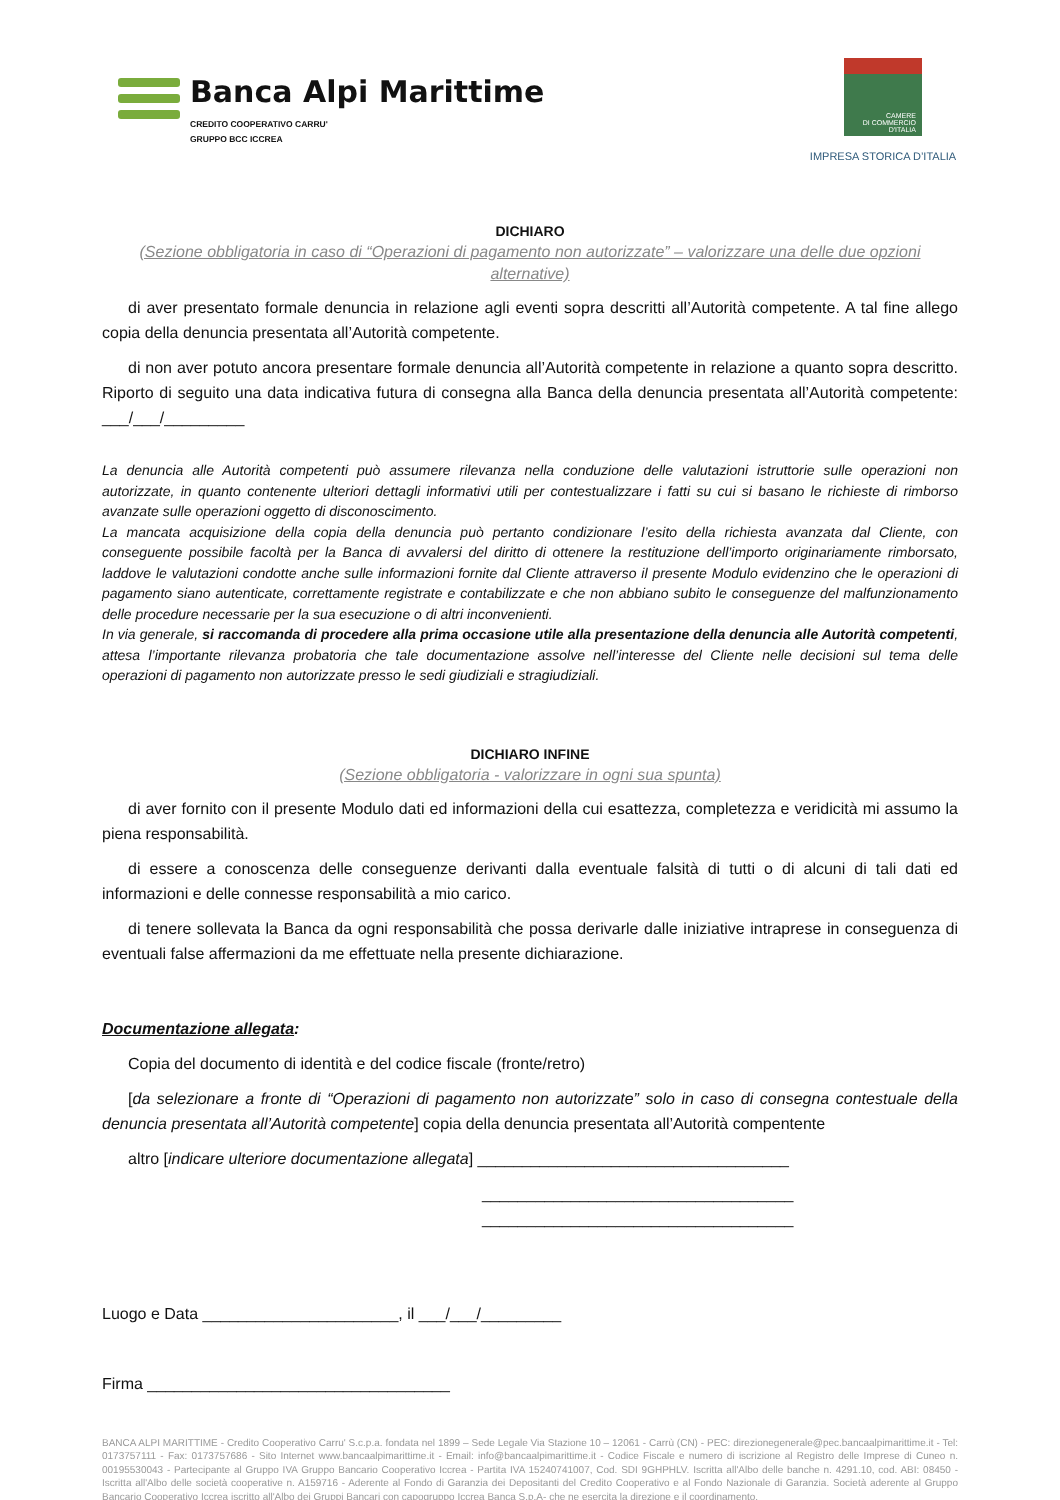Banca Alpi Marittime
CREDITO COOPERATIVO CARRU'
GRUPPO BCC ICCREA
CAMERE
DI COMMERCIO
D'ITALIA
IMPRESA STORICA D’ITALIA
DICHIARO
(Sezione obbligatoria in caso di “Operazioni di pagamento non autorizzate” – valorizzare una delle due opzioni alternative)
di aver presentato formale denuncia in relazione agli eventi sopra descritti all’Autorità competente. A tal fine allego copia della denuncia presentata all’Autorità competente.
di non aver potuto ancora presentare formale denuncia all’Autorità competente in relazione a quanto sopra descritto. Riporto di seguito una data indicativa futura di consegna alla Banca della denuncia presentata all’Autorità competente: ___/___/_________
La denuncia alle Autorità competenti può assumere rilevanza nella conduzione delle valutazioni istruttorie sulle operazioni non autorizzate, in quanto contenente ulteriori dettagli informativi utili per contestualizzare i fatti su cui si basano le richieste di rimborso avanzate sulle operazioni oggetto di disconoscimento.
La mancata acquisizione della copia della denuncia può pertanto condizionare l’esito della richiesta avanzata dal Cliente, con conseguente possibile facoltà per la Banca di avvalersi del diritto di ottenere la restituzione dell’importo originariamente rimborsato, laddove le valutazioni condotte anche sulle informazioni fornite dal Cliente attraverso il presente Modulo evidenzino che le operazioni di pagamento siano autenticate, correttamente registrate e contabilizzate e che non abbiano subito le conseguenze del malfunzionamento delle procedure necessarie per la sua esecuzione o di altri inconvenienti.
In via generale, si raccomanda di procedere alla prima occasione utile alla presentazione della denuncia alle Autorità competenti, attesa l’importante rilevanza probatoria che tale documentazione assolve nell’interesse del Cliente nelle decisioni sul tema delle operazioni di pagamento non autorizzate presso le sedi giudiziali e stragiudiziali.
DICHIARO INFINE
(Sezione obbligatoria - valorizzare in ogni sua spunta)
di aver fornito con il presente Modulo dati ed informazioni della cui esattezza, completezza e veridicità mi assumo la piena responsabilità.
di essere a conoscenza delle conseguenze derivanti dalla eventuale falsità di tutti o di alcuni di tali dati ed informazioni e delle connesse responsabilità a mio carico.
di tenere sollevata la Banca da ogni responsabilità che possa derivarle dalle iniziative intraprese in conseguenza di eventuali false affermazioni da me effettuate nella presente dichiarazione.
Documentazione allegata:
Copia del documento di identità e del codice fiscale (fronte/retro)
[da selezionare a fronte di “Operazioni di pagamento non autorizzate” solo in caso di consegna contestuale della denuncia presentata all’Autorità competente] copia della denuncia presentata all’Autorità compentente
altro [indicare ulteriore documentazione allegata] ___________________________________
___________________________________
___________________________________
Luogo e Data ______________________, il ___/___/_________
Firma __________________________________
BANCA ALPI MARITTIME - Credito Cooperativo Carru' S.c.p.a. fondata nel 1899 – Sede Legale Via Stazione 10 – 12061 - Carrù (CN) - PEC: direzionegenerale@pec.bancaalpimarittime.it - Tel: 0173757111 - Fax: 0173757686 - Sito Internet www.bancaalpimarittime.it - Email: info@bancaalpimarittime.it - Codice Fiscale e numero di iscrizione al Registro delle Imprese di Cuneo n. 00195530043 - Partecipante al Gruppo IVA Gruppo Bancario Cooperativo Iccrea - Partita IVA 15240741007, Cod. SDI 9GHPHLV. Iscritta all'Albo delle banche n. 4291.10, cod. ABI: 08450 - Iscritta all'Albo delle società cooperative n. A159716 - Aderente al Fondo di Garanzia dei Depositanti del Credito Cooperativo e al Fondo Nazionale di Garanzia. Società aderente al Gruppo Bancario Cooperativo Iccrea iscritto all'Albo dei Gruppi Bancari con capogruppo Iccrea Banca S.p.A- che ne esercita la direzione e il coordinamento.